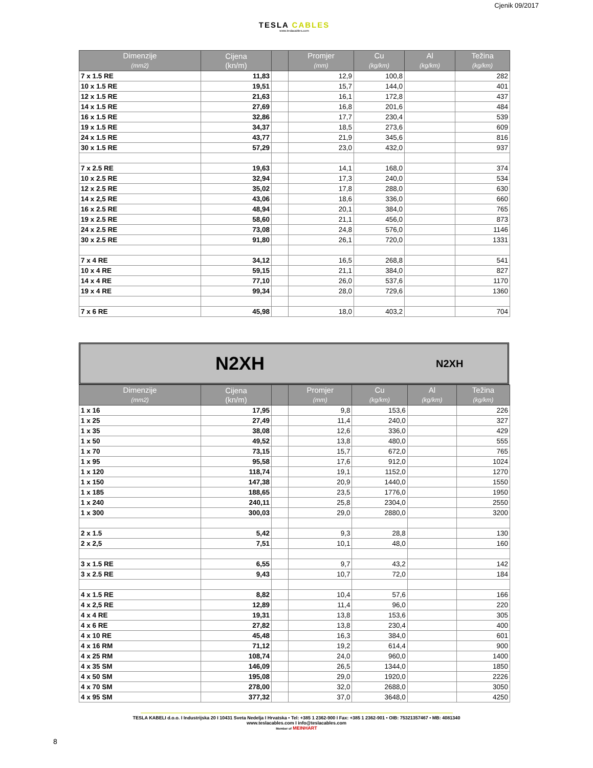TESLA CABLES
www.teslacables.com
Cjenik 09/2017
| Dimenzije (mm2) | Cijena (kn/m) | | Promjer (mm) | Cu (kg/km) | Al (kg/km) | Težina (kg/km) |
| --- | --- | --- | --- | --- | --- | --- |
| 7 x 1.5 RE | 11,83 | | 12,9 | 100,8 | | 282 |
| 10 x 1.5 RE | 19,51 | | 15,7 | 144,0 | | 401 |
| 12 x 1.5 RE | 21,63 | | 16,1 | 172,8 | | 437 |
| 14 x 1.5 RE | 27,69 | | 16,8 | 201,6 | | 484 |
| 16 x 1.5 RE | 32,86 | | 17,7 | 230,4 | | 539 |
| 19 x 1.5 RE | 34,37 | | 18,5 | 273,6 | | 609 |
| 24 x 1.5 RE | 43,77 | | 21,9 | 345,6 | | 816 |
| 30 x 1.5 RE | 57,29 | | 23,0 | 432,0 | | 937 |
| 7 x 2.5 RE | 19,63 | | 14,1 | 168,0 | | 374 |
| 10 x 2.5 RE | 32,94 | | 17,3 | 240,0 | | 534 |
| 12 x 2.5 RE | 35,02 | | 17,8 | 288,0 | | 630 |
| 14 x 2,5 RE | 43,06 | | 18,6 | 336,0 | | 660 |
| 16 x 2.5 RE | 48,94 | | 20,1 | 384,0 | | 765 |
| 19 x 2.5 RE | 58,60 | | 21,1 | 456,0 | | 873 |
| 24 x 2.5 RE | 73,08 | | 24,8 | 576,0 | | 1146 |
| 30 x 2.5 RE | 91,80 | | 26,1 | 720,0 | | 1331 |
| 7 x 4 RE | 34,12 | | 16,5 | 268,8 | | 541 |
| 10 x 4 RE | 59,15 | | 21,1 | 384,0 | | 827 |
| 14 x 4 RE | 77,10 | | 26,0 | 537,6 | | 1170 |
| 19 x 4 RE | 99,34 | | 28,0 | 729,6 | | 1360 |
| 7 x 6 RE | 45,98 | | 18,0 | 403,2 | | 704 |
N2XH N2XH
| Dimenzije (mm2) | Cijena (kn/m) | | Promjer (mm) | Cu (kg/km) | Al (kg/km) | Težina (kg/km) |
| --- | --- | --- | --- | --- | --- | --- |
| 1 x 16 | 17,95 | | 9,8 | 153,6 | | 226 |
| 1 x 25 | 27,49 | | 11,4 | 240,0 | | 327 |
| 1 x 35 | 38,08 | | 12,6 | 336,0 | | 429 |
| 1 x 50 | 49,52 | | 13,8 | 480,0 | | 555 |
| 1 x 70 | 73,15 | | 15,7 | 672,0 | | 765 |
| 1 x 95 | 95,58 | | 17,6 | 912,0 | | 1024 |
| 1 x 120 | 118,74 | | 19,1 | 1152,0 | | 1270 |
| 1 x 150 | 147,38 | | 20,9 | 1440,0 | | 1550 |
| 1 x 185 | 188,65 | | 23,5 | 1776,0 | | 1950 |
| 1 x 240 | 240,11 | | 25,8 | 2304,0 | | 2550 |
| 1 x 300 | 300,03 | | 29,0 | 2880,0 | | 3200 |
| 2 x 1.5 | 5,42 | | 9,3 | 28,8 | | 130 |
| 2 x 2,5 | 7,51 | | 10,1 | 48,0 | | 160 |
| 3 x 1.5 RE | 6,55 | | 9,7 | 43,2 | | 142 |
| 3 x 2.5 RE | 9,43 | | 10,7 | 72,0 | | 184 |
| 4 x 1.5 RE | 8,82 | | 10,4 | 57,6 | | 166 |
| 4 x 2,5 RE | 12,89 | | 11,4 | 96,0 | | 220 |
| 4 x 4 RE | 19,31 | | 13,8 | 153,6 | | 305 |
| 4 x 6 RE | 27,82 | | 13,8 | 230,4 | | 400 |
| 4 x 10 RE | 45,48 | | 16,3 | 384,0 | | 601 |
| 4 x 16 RM | 71,12 | | 19,2 | 614,4 | | 900 |
| 4 x 25 RM | 108,74 | | 24,0 | 960,0 | | 1400 |
| 4 x 35 SM | 146,09 | | 26,5 | 1344,0 | | 1850 |
| 4 x 50 SM | 195,08 | | 29,0 | 1920,0 | | 2226 |
| 4 x 70 SM | 278,00 | | 32,0 | 2688,0 | | 3050 |
| 4 x 95 SM | 377,32 | | 37,0 | 3648,0 | | 4250 |
TESLA KABELI d.o.o. I Industrijska 20 I 10431 Sveta Nedelja I Hrvatska • Tel: +385 1 2362-900 I Fax: +385 1 2362-901 • OIB: 75321357467 • MB: 4081340
www.teslacables.com I info@teslacables.com
Member of MEINHART
8